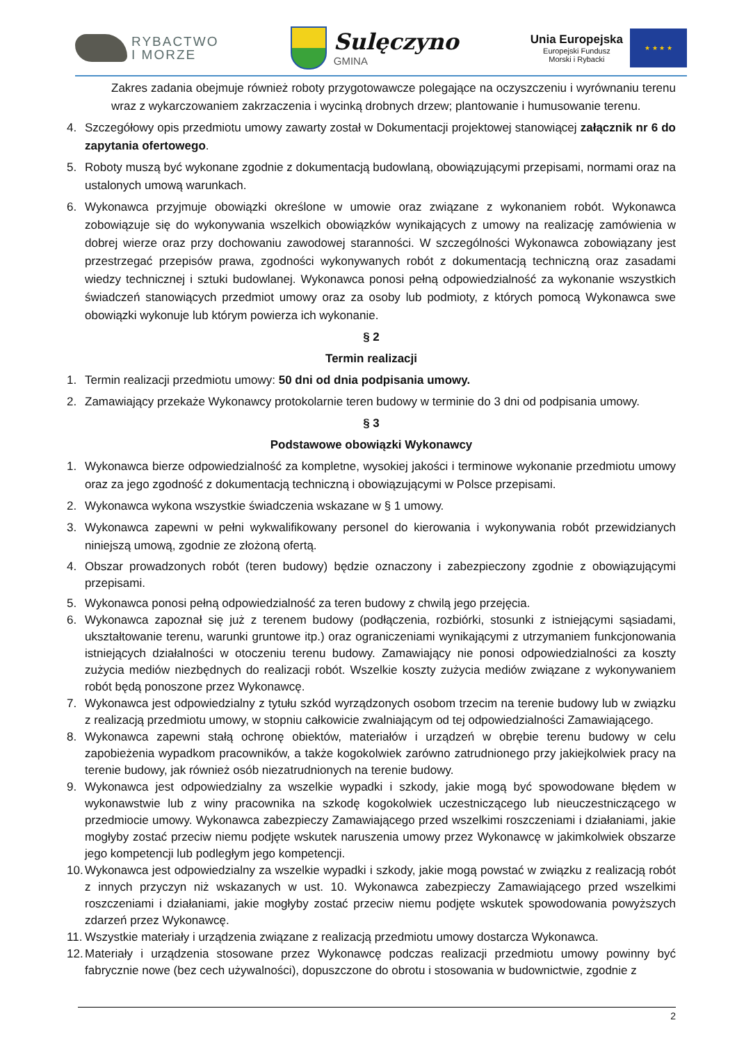RYBACTWO
I MORZE
Sulęczyno
GMINA
Unia Europejska
Europejski Fundusz
Morski i Rybacki
★ ★ ★ ★
Zakres zadania obejmuje również roboty przygotowawcze polegające na oczyszczeniu i wyrównaniu terenu wraz z wykarczowaniem zakrzaczenia i wycinką drobnych drzew; plantowanie i humusowanie terenu.
4. Szczegółowy opis przedmiotu umowy zawarty został w Dokumentacji projektowej stanowiącej załącznik nr 6 do zapytania ofertowego.
5. Roboty muszą być wykonane zgodnie z dokumentacją budowlaną, obowiązującymi przepisami, normami oraz na ustalonych umową warunkach.
6. Wykonawca przyjmuje obowiązki określone w umowie oraz związane z wykonaniem robót. Wykonawca zobowiązuje się do wykonywania wszelkich obowiązków wynikających z umowy na realizację zamówienia w dobrej wierze oraz przy dochowaniu zawodowej staranności. W szczególności Wykonawca zobowiązany jest przestrzegać przepisów prawa, zgodności wykonywanych robót z dokumentacją techniczną oraz zasadami wiedzy technicznej i sztuki budowlanej. Wykonawca ponosi pełną odpowiedzialność za wykonanie wszystkich świadczeń stanowiących przedmiot umowy oraz za osoby lub podmioty, z których pomocą Wykonawca swe obowiązki wykonuje lub którym powierza ich wykonanie.
§ 2
Termin realizacji
1. Termin realizacji przedmiotu umowy: 50 dni od dnia podpisania umowy.
2. Zamawiający przekaże Wykonawcy protokolarnie teren budowy w terminie do 3 dni od podpisania umowy.
§ 3
Podstawowe obowiązki Wykonawcy
1. Wykonawca bierze odpowiedzialność za kompletne, wysokiej jakości i terminowe wykonanie przedmiotu umowy oraz za jego zgodność z dokumentacją techniczną i obowiązującymi w Polsce przepisami.
2. Wykonawca wykona wszystkie świadczenia wskazane w § 1 umowy.
3. Wykonawca zapewni w pełni wykwalifikowany personel do kierowania i wykonywania robót przewidzianych niniejszą umową, zgodnie ze złożoną ofertą.
4. Obszar prowadzonych robót (teren budowy) będzie oznaczony i zabezpieczony zgodnie z obowiązującymi przepisami.
5. Wykonawca ponosi pełną odpowiedzialność za teren budowy z chwilą jego przejęcia.
6. Wykonawca zapoznał się już z terenem budowy (podłączenia, rozbiórki, stosunki z istniejącymi sąsiadami, ukształtowanie terenu, warunki gruntowe itp.) oraz ograniczeniami wynikającymi z utrzymaniem funkcjonowania istniejących działalności w otoczeniu terenu budowy. Zamawiający nie ponosi odpowiedzialności za koszty zużycia mediów niezbędnych do realizacji robót. Wszelkie koszty zużycia mediów związane z wykonywaniem robót będą ponoszone przez Wykonawcę.
7. Wykonawca jest odpowiedzialny z tytułu szkód wyrządzonych osobom trzecim na terenie budowy lub w związku z realizacją przedmiotu umowy, w stopniu całkowicie zwalniającym od tej odpowiedzialności Zamawiającego.
8. Wykonawca zapewni stałą ochronę obiektów, materiałów i urządzeń w obrębie terenu budowy w celu zapobieżenia wypadkom pracowników, a także kogokolwiek zarówno zatrudnionego przy jakiejkolwiek pracy na terenie budowy, jak również osób niezatrudnionych na terenie budowy.
9. Wykonawca jest odpowiedzialny za wszelkie wypadki i szkody, jakie mogą być spowodowane błędem w wykonawstwie lub z winy pracownika na szkodę kogokolwiek uczestniczącego lub nieuczestniczącego w przedmiocie umowy. Wykonawca zabezpieczy Zamawiającego przed wszelkimi roszczeniami i działaniami, jakie mogłyby zostać przeciw niemu podjęte wskutek naruszenia umowy przez Wykonawcę w jakimkolwiek obszarze jego kompetencji lub podległym jego kompetencji.
10. Wykonawca jest odpowiedzialny za wszelkie wypadki i szkody, jakie mogą powstać w związku z realizacją robót z innych przyczyn niż wskazanych w ust. 10. Wykonawca zabezpieczy Zamawiającego przed wszelkimi roszczeniami i działaniami, jakie mogłyby zostać przeciw niemu podjęte wskutek spowodowania powyższych zdarzeń przez Wykonawcę.
11. Wszystkie materiały i urządzenia związane z realizacją przedmiotu umowy dostarcza Wykonawca.
12. Materiały i urządzenia stosowane przez Wykonawcę podczas realizacji przedmiotu umowy powinny być fabrycznie nowe (bez cech używalności), dopuszczone do obrotu i stosowania w budownictwie, zgodnie z
2